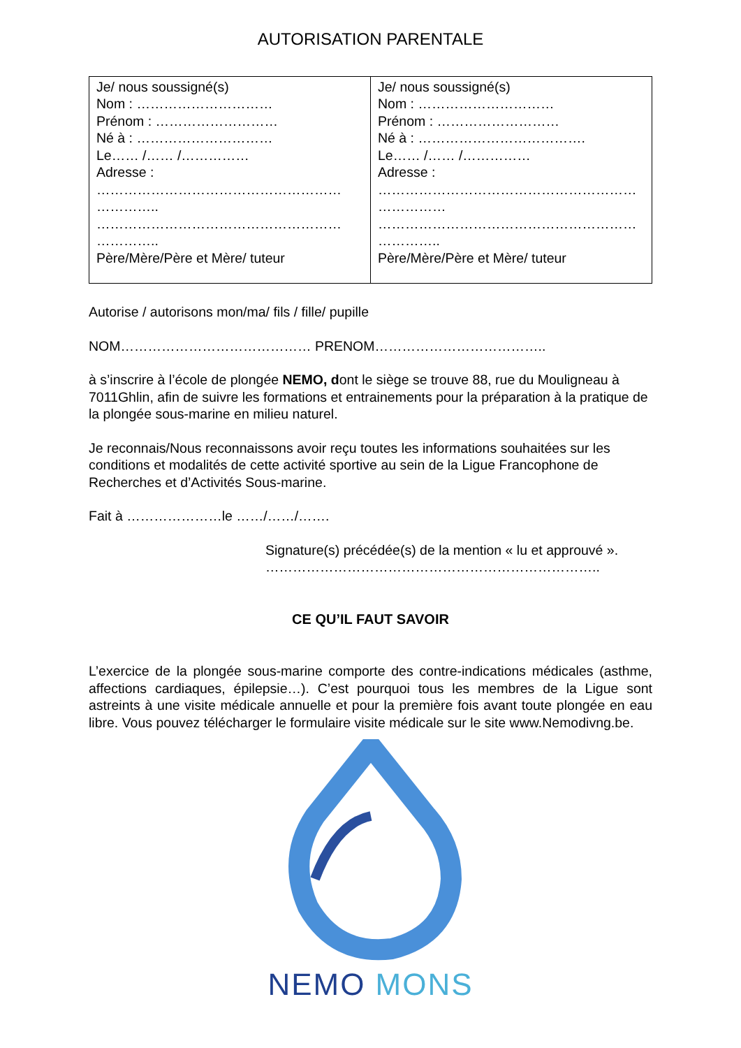AUTORISATION PARENTALE
| Je/ nous soussigné(s) Nom : ………………………… Prénom : ……………………… Né à : ………………………… Le…… /…… /…………… Adresse : ……………………………………………… ………….. ……………………………………………… ………….. Père/Mère/Père et Mère/ tuteur | Je/ nous soussigné(s) Nom : ………………………… Prénom : ……………………… Né à : ………………………………. Le…… /…… /…………… Adresse : ………………………………………………… …………… ………………………………………………… ………….. Père/Mère/Père et Mère/ tuteur |
Autorise / autorisons mon/ma/ fils / fille/ pupille
NOM…………………………………… PRENOM………………………………..
à s’inscrire à l’école de plongée NEMO, dont le siège se trouve 88, rue du Mouligneau à 7011Ghlin, afin de suivre les formations et entrainements pour la préparation à la pratique de la plongée sous-marine en milieu naturel.
Je reconnais/Nous reconnaissons avoir reçu toutes les informations souhaitées sur les conditions et modalités de cette activité sportive au sein de la Ligue Francophone de Recherches et d’Activités Sous-marine.
Fait à …………………le ……/……/…….
Signature(s) précédée(s) de la mention « lu et approuvé ».
………………………………………………………………..
CE QU’IL FAUT SAVOIR
L’exercice de la plongée sous-marine comporte des contre-indications médicales (asthme, affections cardiaques, épilepsie…). C’est pourquoi tous les membres de la Ligue sont astreints à une visite médicale annuelle et pour la première fois avant toute plongée en eau libre. Vous pouvez télécharger le formulaire visite médicale sur le site www.Nemodivng.be.
NEMO MONS